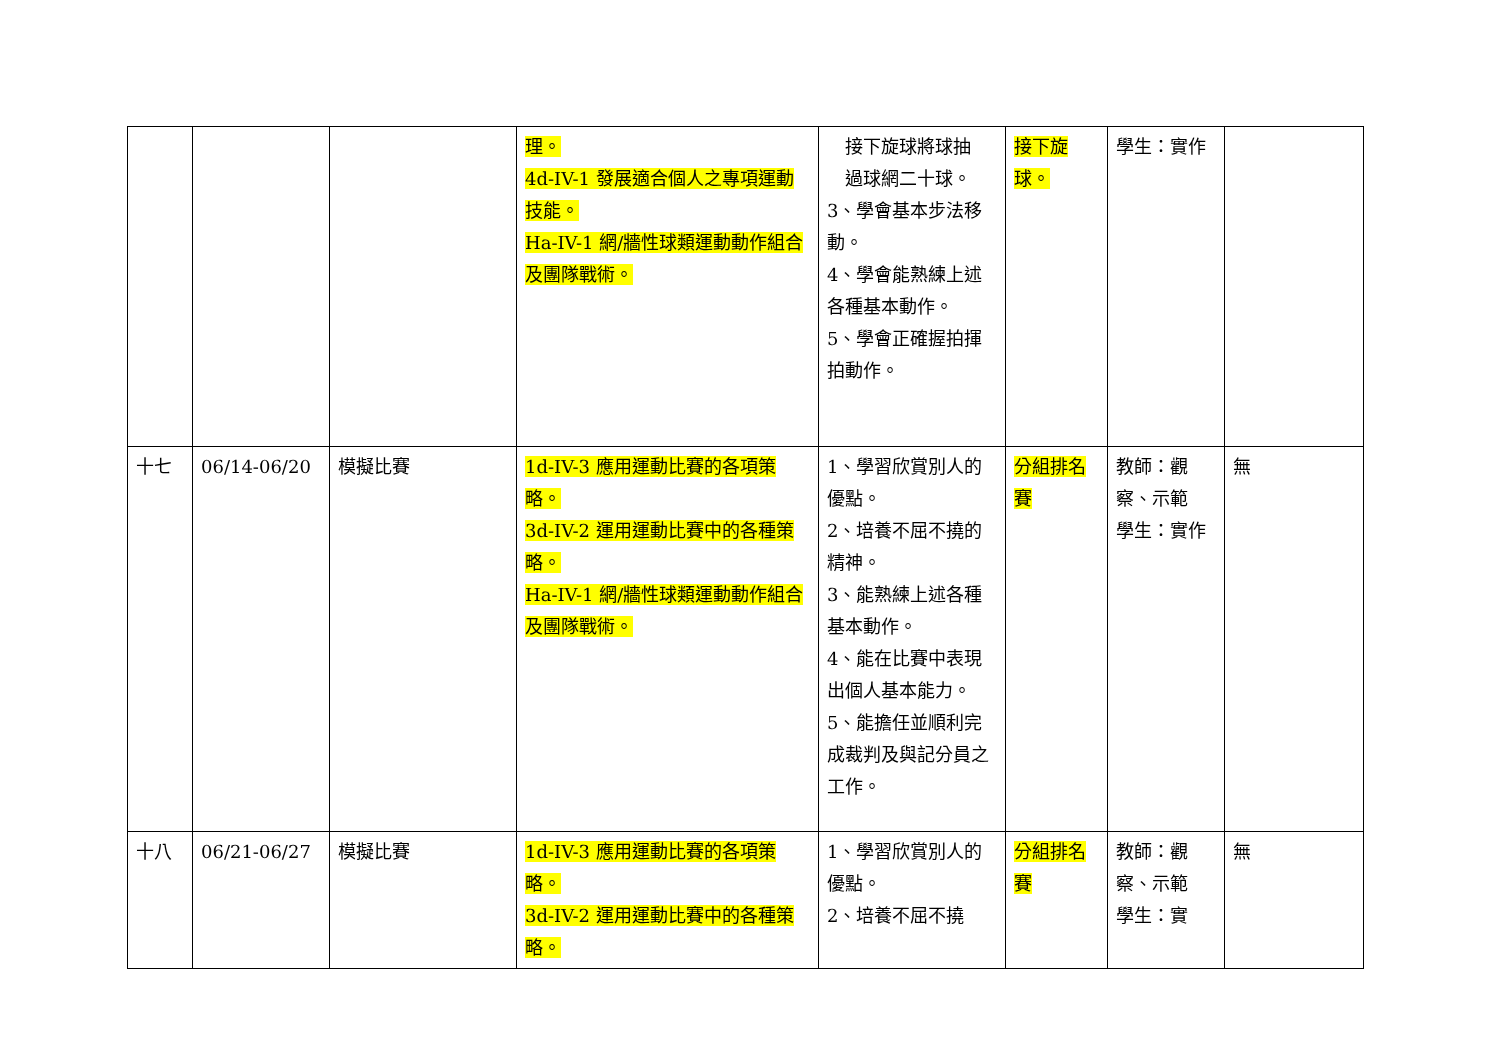| | | | 理。 4d-IV-1 發展適合個人之專項運動技能。 Ha-IV-1 網/牆性球類運動動作組合及團隊戰術。 | 接下旋球將球抽 過球網二十球。 3、學會基本步法移動。 4、學會能熟練上述各種基本動作。 5、學會正確握拍揮拍動作。 | 接下旋球。 | 學生：實作 | |
| 十七 | 06/14-06/20 | 模擬比賽 | 1d-IV-3 應用運動比賽的各項策略。 3d-IV-2 運用運動比賽中的各種策略。 Ha-IV-1 網/牆性球類運動動作組合及團隊戰術。 | 1、學習欣賞別人的優點。 2、培養不屈不撓的精神。 3、能熟練上述各種基本動作。 4、能在比賽中表現出個人基本能力。 5、能擔任並順利完成裁判及與記分員之工作。 | 分組排名賽 | 教師：觀察、示範 學生：實作 | 無 |
| 十八 | 06/21-06/27 | 模擬比賽 | 1d-IV-3 應用運動比賽的各項策略。 3d-IV-2 運用運動比賽中的各種策略。 | 1、學習欣賞別人的優點。 2、培養不屈不撓 | 分組排名賽 | 教師：觀察、示範 學生：實 | 無 |